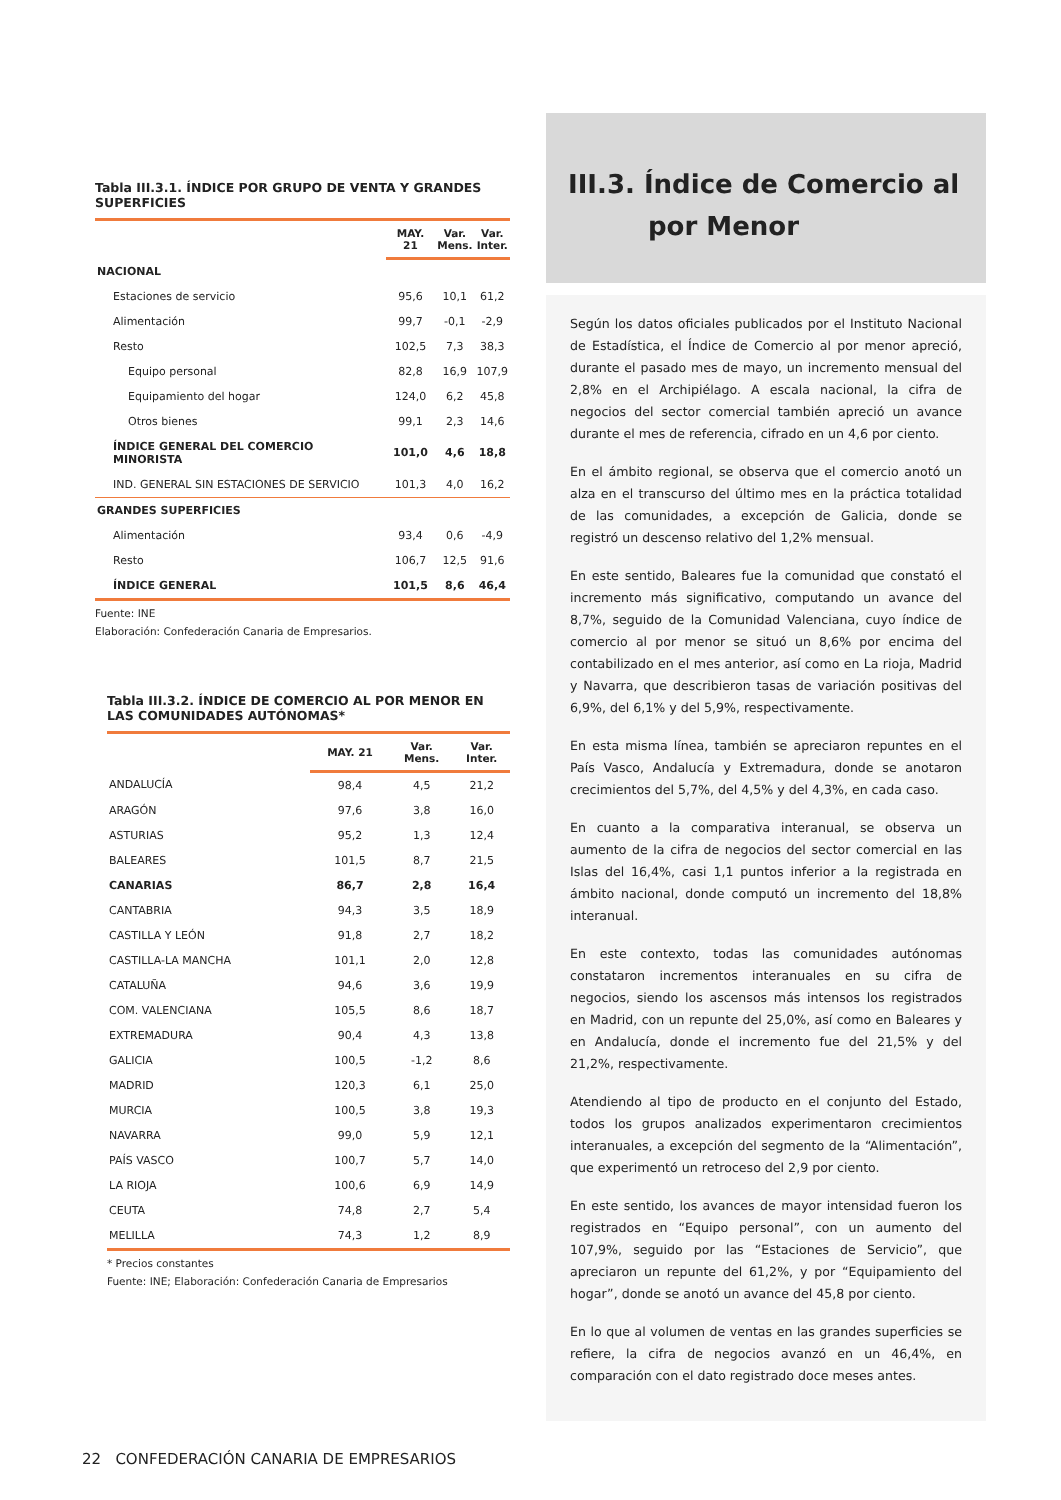Tabla III.3.1. ÍNDICE POR GRUPO DE VENTA Y GRANDES SUPERFICIES
| | MAY. 21 | Var. Mens. | Var. Inter. |
| --- | --- | --- | --- |
| NACIONAL | | | |
| Estaciones de servicio | 95,6 | 10,1 | 61,2 |
| Alimentación | 99,7 | -0,1 | -2,9 |
| Resto | 102,5 | 7,3 | 38,3 |
| Equipo personal | 82,8 | 16,9 | 107,9 |
| Equipamiento del hogar | 124,0 | 6,2 | 45,8 |
| Otros bienes | 99,1 | 2,3 | 14,6 |
| ÍNDICE GENERAL DEL COMERCIO MINORISTA | 101,0 | 4,6 | 18,8 |
| IND. GENERAL SIN ESTACIONES DE SERVICIO | 101,3 | 4,0 | 16,2 |
| GRANDES SUPERFICIES | | | |
| Alimentación | 93,4 | 0,6 | -4,9 |
| Resto | 106,7 | 12,5 | 91,6 |
| ÍNDICE GENERAL | 101,5 | 8,6 | 46,4 |
Fuente: INE
Elaboración: Confederación Canaria de Empresarios.
Tabla III.3.2. ÍNDICE DE COMERCIO AL POR MENOR EN LAS COMUNIDADES AUTÓNOMAS*
| | MAY. 21 | Var. Mens. | Var. Inter. |
| --- | --- | --- | --- |
| ANDALUCÍA | 98,4 | 4,5 | 21,2 |
| ARAGÓN | 97,6 | 3,8 | 16,0 |
| ASTURIAS | 95,2 | 1,3 | 12,4 |
| BALEARES | 101,5 | 8,7 | 21,5 |
| CANARIAS | 86,7 | 2,8 | 16,4 |
| CANTABRIA | 94,3 | 3,5 | 18,9 |
| CASTILLA Y LEÓN | 91,8 | 2,7 | 18,2 |
| CASTILLA-LA MANCHA | 101,1 | 2,0 | 12,8 |
| CATALUÑA | 94,6 | 3,6 | 19,9 |
| COM. VALENCIANA | 105,5 | 8,6 | 18,7 |
| EXTREMADURA | 90,4 | 4,3 | 13,8 |
| GALICIA | 100,5 | -1,2 | 8,6 |
| MADRID | 120,3 | 6,1 | 25,0 |
| MURCIA | 100,5 | 3,8 | 19,3 |
| NAVARRA | 99,0 | 5,9 | 12,1 |
| PAÍS VASCO | 100,7 | 5,7 | 14,0 |
| LA RIOJA | 100,6 | 6,9 | 14,9 |
| CEUTA | 74,8 | 2,7 | 5,4 |
| MELILLA | 74,3 | 1,2 | 8,9 |
* Precios constantes
Fuente: INE; Elaboración: Confederación Canaria de Empresarios
III.3. Índice de Comercio al
por Menor
Según los datos oficiales publicados por el Instituto Nacional de Estadística, el Índice de Comercio al por menor apreció, durante el pasado mes de mayo, un incremento mensual del 2,8% en el Archipiélago. A escala nacional, la cifra de negocios del sector comercial también apreció un avance durante el mes de referencia, cifrado en un 4,6 por ciento.
En el ámbito regional, se observa que el comercio anotó un alza en el transcurso del último mes en la práctica totalidad de las comunidades, a excepción de Galicia, donde se registró un descenso relativo del 1,2% mensual.
En este sentido, Baleares fue la comunidad que constató el incremento más significativo, computando un avance del 8,7%, seguido de la Comunidad Valenciana, cuyo índice de comercio al por menor se situó un 8,6% por encima del contabilizado en el mes anterior, así como en La rioja, Madrid y Navarra, que describieron tasas de variación positivas del 6,9%, del 6,1% y del 5,9%, respectivamente.
En esta misma línea, también se apreciaron repuntes en el País Vasco, Andalucía y Extremadura, donde se anotaron crecimientos del 5,7%, del 4,5% y del 4,3%, en cada caso.
En cuanto a la comparativa interanual, se observa un aumento de la cifra de negocios del sector comercial en las Islas del 16,4%, casi 1,1 puntos inferior a la registrada en ámbito nacional, donde computó un incremento del 18,8% interanual.
En este contexto, todas las comunidades autónomas constataron incrementos interanuales en su cifra de negocios, siendo los ascensos más intensos los registrados en Madrid, con un repunte del 25,0%, así como en Baleares y en Andalucía, donde el incremento fue del 21,5% y del 21,2%, respectivamente.
Atendiendo al tipo de producto en el conjunto del Estado, todos los grupos analizados experimentaron crecimientos interanuales, a excepción del segmento de la “Alimentación”, que experimentó un retroceso del 2,9 por ciento.
En este sentido, los avances de mayor intensidad fueron los registrados en “Equipo personal”, con un aumento del 107,9%, seguido por las “Estaciones de Servicio”, que apreciaron un repunte del 61,2%, y por “Equipamiento del hogar”, donde se anotó un avance del 45,8 por ciento.
En lo que al volumen de ventas en las grandes superficies se refiere, la cifra de negocios avanzó en un 46,4%, en comparación con el dato registrado doce meses antes.
22 CONFEDERACIÓN CANARIA DE EMPRESARIOS